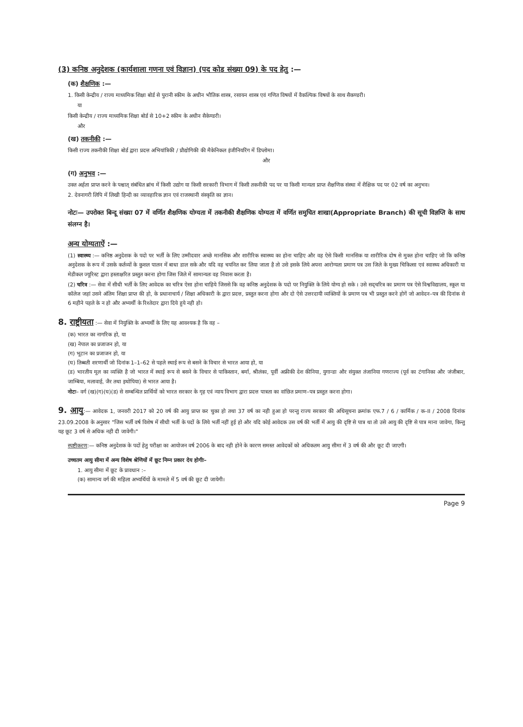(3) कनिष्ठ अनुदेशक (कार्यशाला गणना एवं विज्ञान) (पद कोड संख्या 09) के पद हेतु :—
(क) शैक्षणिक :—
1. किसी केन्द्रीय / राज्य माध्यमिक शिक्षा बोर्ड से पुरानी स्कीम के अधीन भौतिक शास्त्र, रसायन शास्त्र एवं गणित विषयों में वैकल्पिक विषयों के साथ सैकण्डरी।
या
किसी केन्द्रीय / राज्य माध्यमिक शिक्षा बोर्ड से 10+2 स्कीम के अधीन सैकेण्डरी।
और
(ख) तकनीकी :—
किसी राज्य तकनीकी शिक्षा बोर्ड द्वारा प्रदत्त अभियांत्रिकी / प्रौद्योगिकी की मैकेनिकल इंजीनियरिंग में डिप्लोमा।
और
(ग) अनुभव :—
उक्त अर्हता प्राप्त करने के पश्चात् संबंधित ब्रांच में किसी उद्योग या किसी सरकारी विभाग में किसी तकनीकी पद पर या किसी मान्यता प्राप्त शैक्षणिक संस्था में शैक्षिक पद पर 02 वर्ष का अनुभव।
2. देवनागरी लिपि में लिखी हिन्दी का व्यावहारिक ज्ञान एवं राजस्थानी संस्कृति का ज्ञान।
नोटः— उपरोक्त बिन्दू संख्या 07 में वर्णित शैक्षणिक योग्यता में तकनीकी शैक्षणिक योग्यता में वर्णित समुचित शाखा(Appropriate Branch) की सूची विज्ञप्ति के साथ संलग्न है।
अन्य योग्यताऐं :—
(1) स्वास्थ्य :— कनिष्ठ अनुदेशक के पदो पर भर्ती के लिए उम्मीदवार अच्छे मानसिक और शारीरिक स्वास्थ्य का होना चाहिए और वह ऐसे किसी मानसिक या शारीरिक दोष से मुक्त होना चाहिए जो कि कनिष्ठ अनुदेशक के रूप में उसके कर्तव्यों के कुशल पालन में बाधा डाल सके और यदि वह चयनित कर लिया जाता है तो उसे इसके लिये अपना आरोग्यता प्रमाण पत्र उस जिले के मुख्य चिकित्सा एवं स्वास्थ्य अधिकारी या मेडीकल ज्यूरिस्ट द्वारा हस्ताक्षरित प्रस्तुत करना होगा जिस जिले में सामान्यतः वह निवास करता है।
(2) चरित्र :— सेवा में सीधी भर्ती के लिए आवेदक का चरित्र ऐसा होना चाहिये जिससे कि वह कनिष्ठ अनुदेशक के पदो पर नियुक्ति के लिये योग्य हो सके । उसे सद्चरित्र का प्रमाण पत्र ऐसे विश्वविद्यालय, स्कूल या कॉलेज जहां उसने अंतिम शिक्षा प्राप्त की हो, के प्रधानाचार्य / शिक्षा अधिकारी के द्वारा प्रदत्त, प्रस्तुत करना होगा और दो ऐसे उत्तरदायी व्यक्तियों के प्रमाण पत्र भी प्रस्तुत करने होगें जो आवेदन–पत्र की दिनांक से 6 महीने पहले के न हो और अभ्यर्थी के रिश्तेदार द्वारा दिये हुये नही हो।
8. राष्ट्रीयता :— सेवा में नियुक्ति के अभ्यर्थी के लिए यह आवश्यक है कि वह –
(क) भारत का नागरिक हो, या
(ख) नेपाल का प्रजाजन हो, या
(ग) भूटान का प्रजाजन हो, या
(घ) तिब्बती शरणार्थी जो दिनांक 1–1–62 से पहले स्थाई रूप से बसने के विचार से भारत आया हो, या
(ड) भारतीय मूल का व्यक्ति है जो भारत में स्थाई रूप से बसने के विचार से पाकिस्तान, बर्मा, श्रीलंका, पूर्वी अफ्रीकी देश कीनिया, युगान्डा और संयुक्त तंजानिया गणराज्य (पूर्व का टंगानिका और जंजीबार, जाम्बिया, मलावाई, जैर तथा इथोपिया) से भारत आया है।
नोटः– वर्ग (ख)(ग)(घ)(ड) से सम्बन्धित प्रार्थियों को भारत सरकार के गृह एवं न्याय विभाग द्वारा प्रदत्त पात्रता का वांछित प्रमाण–पत्र प्रस्तुत करना होगा।
9. आयु:— आवेदक 1, जनवरी 2017 को 20 वर्ष की आयु प्राप्त कर चुका हो तथा 37 वर्ष का नही हुआ हो परन्तु राज्य सरकार की अधिसूचना क्रमांक एफ.7 / 6 / कार्मिक / क–II / 2008 दिनांक 23.09.2008 के अनुसार "जिस भर्ती वर्ष विशेष में सीधी भर्ती के पदों के लिये भर्ती नहीं हुई हो और यदि कोई आवेदक उस वर्ष की भर्ती में आयु की दृष्टि से पात्र था तो उसे आयु की दृष्टि से पात्र माना जावेगा, किन्तु यह छूट 3 वर्ष से अधिक नही दी जावेगी।"
स्पष्टीकरण:— कनिष्ठ अनुदेशक के पदों हेतु परीक्षा का आयोजन वर्ष 2006 के बाद नही होने के कारण समस्त आवेदकों को अधिकतम आयु सीमा में 3 वर्ष की और छूट दी जाएगी।
उच्चतम आयु सीमा में अन्य विशेष श्रेणियों में छूट निम्न प्रकार देय होगीः–
1. आयु सीमा में छूट के प्रावधान :–
(क) सामान्य वर्ग की महिला अभ्यर्थियों के मामले में 5 वर्ष की छूट दी जायेगी।
Page 9